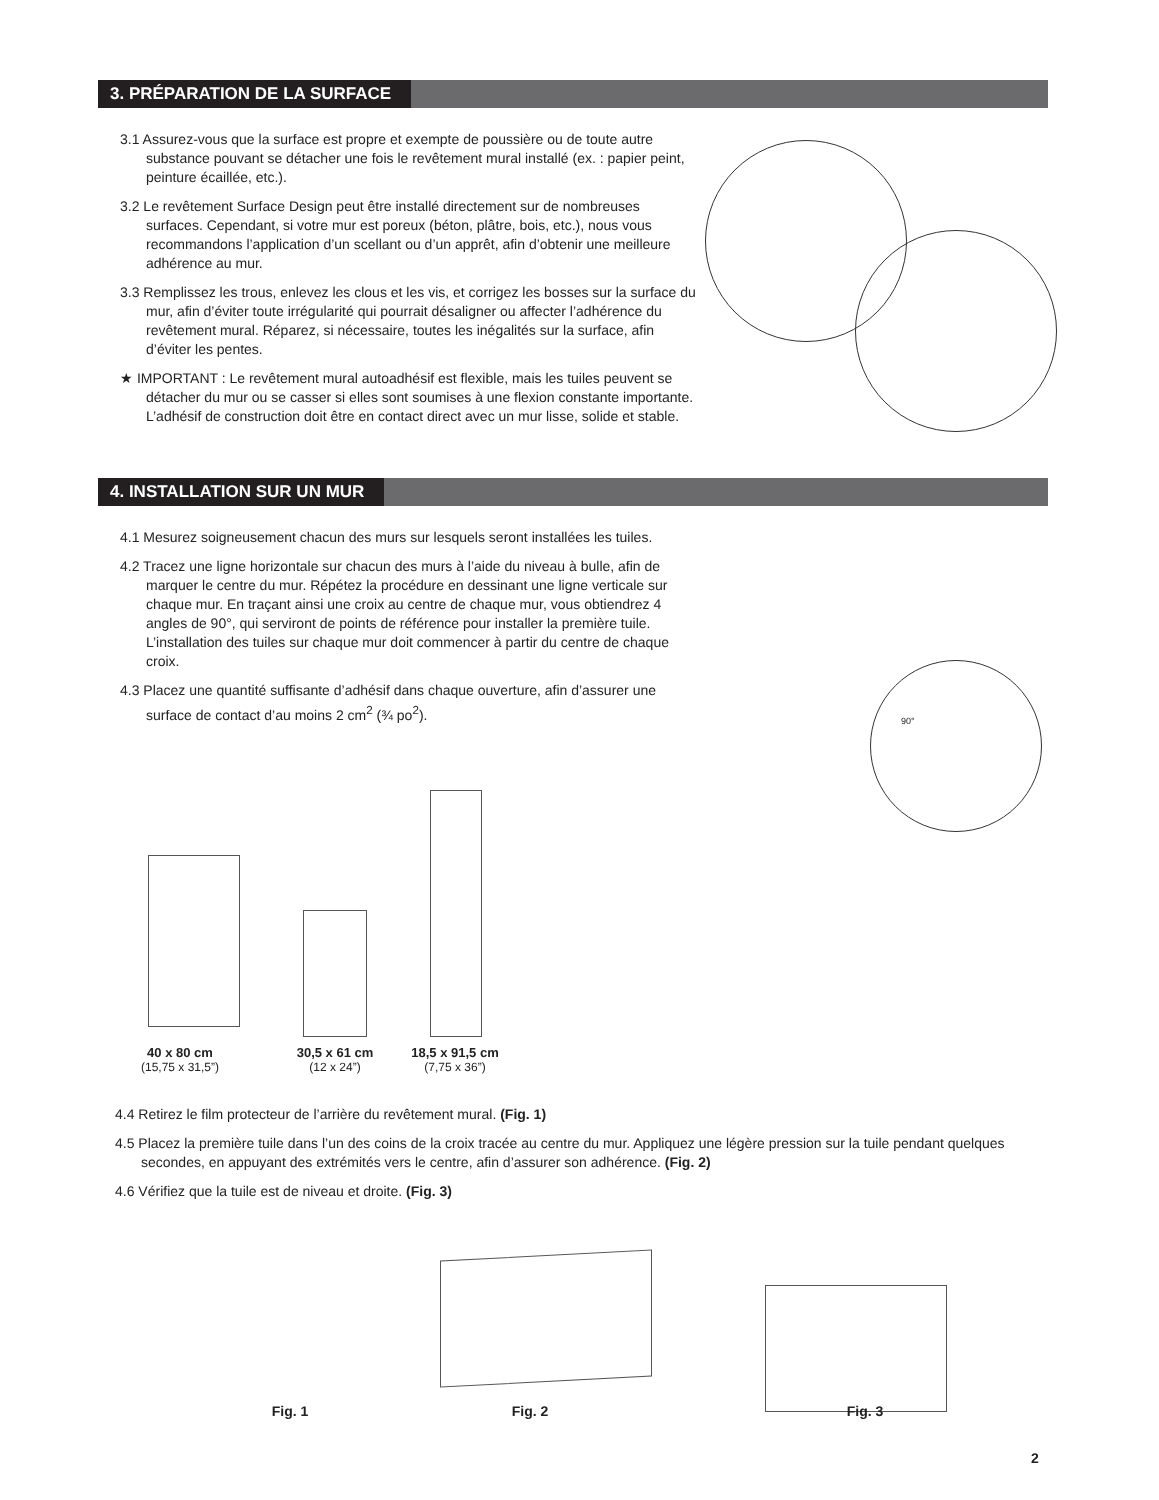3. PRÉPARATION DE LA SURFACE
3.1 Assurez-vous que la surface est propre et exempte de poussière ou de toute autre substance pouvant se détacher une fois le revêtement mural installé (ex. : papier peint, peinture écaillée, etc.).
3.2 Le revêtement Surface Design peut être installé directement sur de nombreuses surfaces. Cependant, si votre mur est poreux (béton, plâtre, bois, etc.), nous vous recommandons l’application d’un scellant ou d’un apprêt, afin d’obtenir une meilleure adhérence au mur.
3.3 Remplissez les trous, enlevez les clous et les vis, et corrigez les bosses sur la surface du mur, afin d’éviter toute irrégularité qui pourrait désaligner ou affecter l’adhérence du revêtement mural. Réparez, si nécessaire, toutes les inégalités sur la surface, afin d’éviter les pentes.
★ IMPORTANT : Le revêtement mural autoadhésif est flexible, mais les tuiles peuvent se détacher du mur ou se casser si elles sont soumises à une flexion constante importante. L’adhésif de construction doit être en contact direct avec un mur lisse, solide et stable.
4. INSTALLATION SUR UN MUR
4.1 Mesurez soigneusement chacun des murs sur lesquels seront installées les tuiles.
4.2 Tracez une ligne horizontale sur chacun des murs à l’aide du niveau à bulle, afin de marquer le centre du mur. Répétez la procédure en dessinant une ligne verticale sur chaque mur. En traçant ainsi une croix au centre de chaque mur, vous obtiendrez 4 angles de 90°, qui serviront de points de référence pour installer la première tuile. L’installation des tuiles sur chaque mur doit commencer à partir du centre de chaque croix.
4.3 Placez une quantité suffisante d’adhésif dans chaque ouverture, afin d’assurer une surface de contact d’au moins 2 cm<sup>2</sup> (¾ po<sup>2</sup>).
90°
40 x 80 cm
(15,75 x 31,5”)
30,5 x 61 cm
(12 x 24”)
18,5 x 91,5 cm
(7,75 x 36”)
4.4 Retirez le film protecteur de l’arrière du revêtement mural. (Fig. 1)
4.5 Placez la première tuile dans l’un des coins de la croix tracée au centre du mur. Appliquez une légère pression sur la tuile pendant quelques secondes, en appuyant des extrémités vers le centre, afin d’assurer son adhérence. (Fig. 2)
4.6 Vérifiez que la tuile est de niveau et droite. (Fig. 3)
Fig. 1 Fig. 2 Fig. 3
2